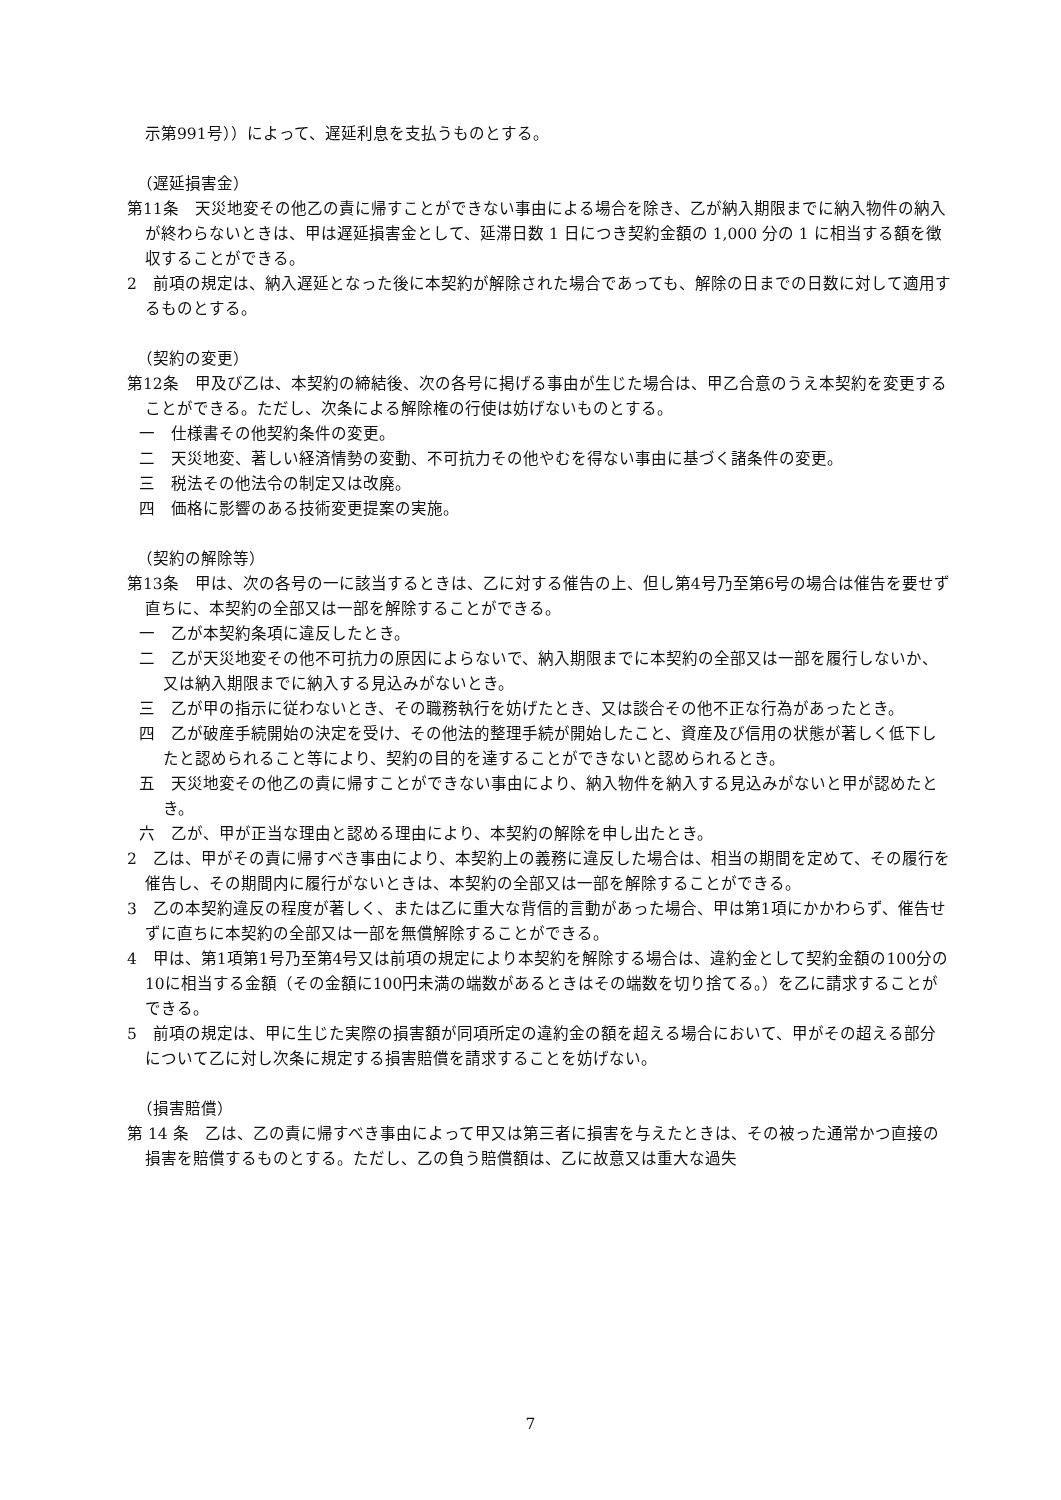示第991号））によって、遅延利息を支払うものとする。
（遅延損害金）
第11条　天災地変その他乙の責に帰すことができない事由による場合を除き、乙が納入期限までに納入物件の納入が終わらないときは、甲は遅延損害金として、延滞日数 1 日につき契約金額の 1,000 分の 1 に相当する額を徴収することができる。
2　前項の規定は、納入遅延となった後に本契約が解除された場合であっても、解除の日までの日数に対して適用するものとする。
（契約の変更）
第12条　甲及び乙は、本契約の締結後、次の各号に掲げる事由が生じた場合は、甲乙合意のうえ本契約を変更することができる。ただし、次条による解除権の行使は妨げないものとする。
一　仕様書その他契約条件の変更。
二　天災地変、著しい経済情勢の変動、不可抗力その他やむを得ない事由に基づく諸条件の変更。
三　税法その他法令の制定又は改廃。
四　価格に影響のある技術変更提案の実施。
（契約の解除等）
第13条　甲は、次の各号の一に該当するときは、乙に対する催告の上、但し第4号乃至第6号の場合は催告を要せず直ちに、本契約の全部又は一部を解除することができる。
一　乙が本契約条項に違反したとき。
二　乙が天災地変その他不可抗力の原因によらないで、納入期限までに本契約の全部又は一部を履行しないか、又は納入期限までに納入する見込みがないとき。
三　乙が甲の指示に従わないとき、その職務執行を妨げたとき、又は談合その他不正な行為があったとき。
四　乙が破産手続開始の決定を受け、その他法的整理手続が開始したこと、資産及び信用の状態が著しく低下したと認められること等により、契約の目的を達することができないと認められるとき。
五　天災地変その他乙の責に帰すことができない事由により、納入物件を納入する見込みがないと甲が認めたとき。
六　乙が、甲が正当な理由と認める理由により、本契約の解除を申し出たとき。
2　乙は、甲がその責に帰すべき事由により、本契約上の義務に違反した場合は、相当の期間を定めて、その履行を催告し、その期間内に履行がないときは、本契約の全部又は一部を解除することができる。
3　乙の本契約違反の程度が著しく、または乙に重大な背信的言動があった場合、甲は第1項にかかわらず、催告せずに直ちに本契約の全部又は一部を無償解除することができる。
4　甲は、第1項第1号乃至第4号又は前項の規定により本契約を解除する場合は、違約金として契約金額の100分の10に相当する金額（その金額に100円未満の端数があるときはその端数を切り捨てる。）を乙に請求することができる。
5　前項の規定は、甲に生じた実際の損害額が同項所定の違約金の額を超える場合において、甲がその超える部分について乙に対し次条に規定する損害賠償を請求することを妨げない。
（損害賠償）
第 14 条　乙は、乙の責に帰すべき事由によって甲又は第三者に損害を与えたときは、その被った通常かつ直接の損害を賠償するものとする。ただし、乙の負う賠償額は、乙に故意又は重大な過失
7